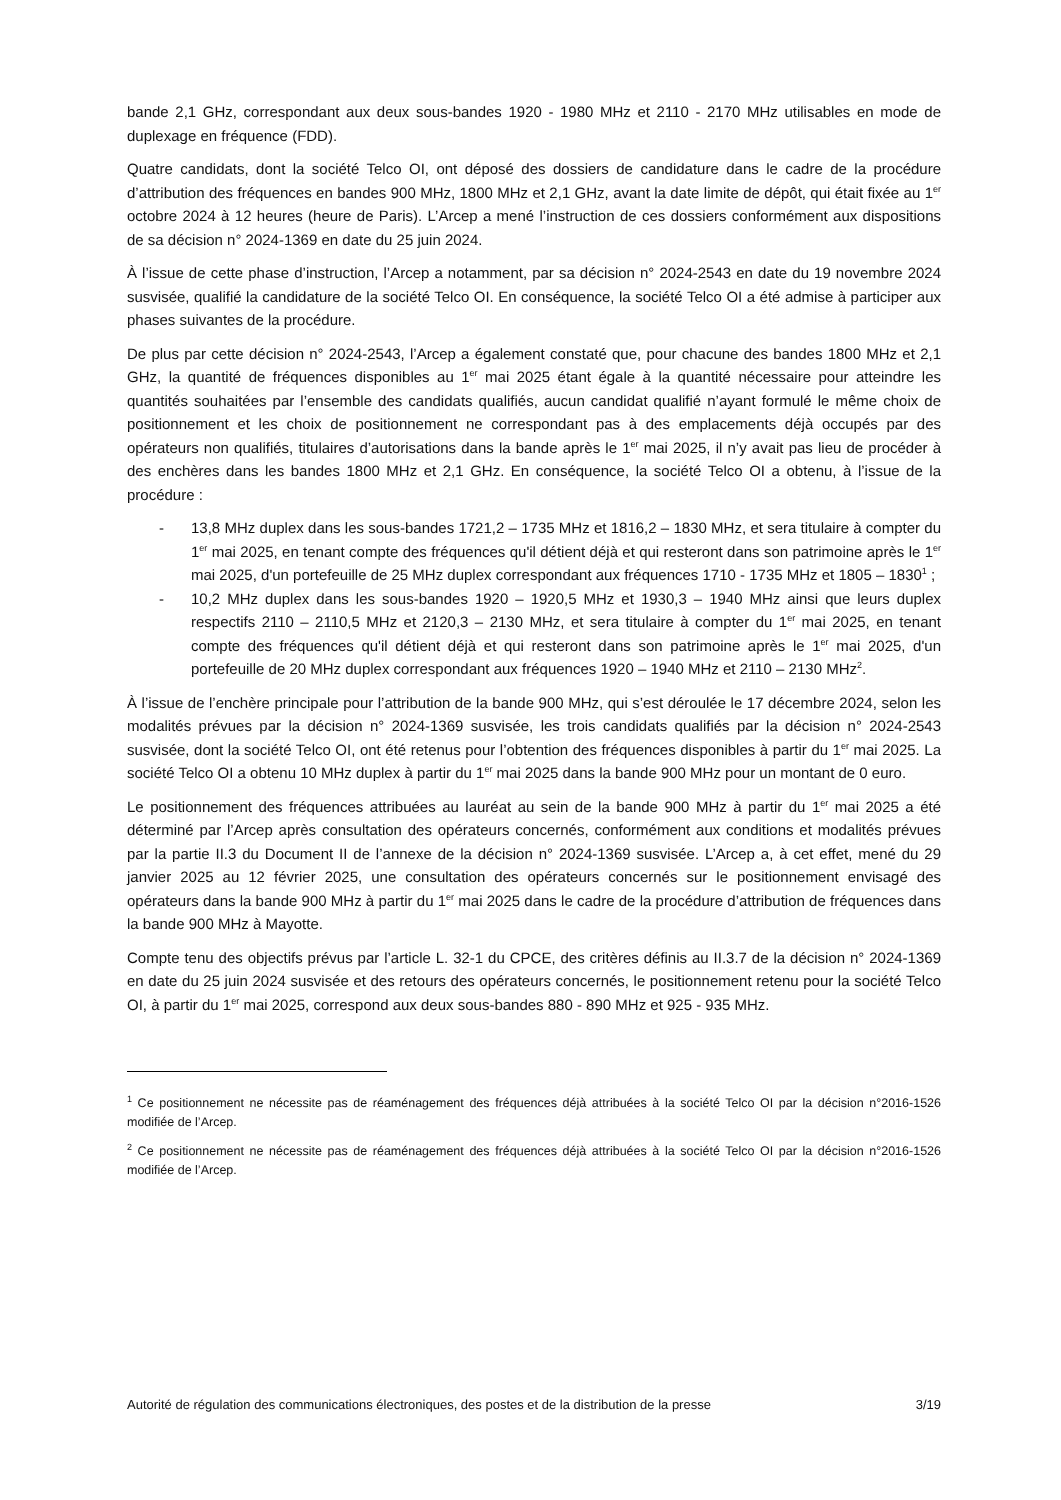bande 2,1 GHz, correspondant aux deux sous-bandes 1920 - 1980 MHz et 2110 - 2170 MHz utilisables en mode de duplexage en fréquence (FDD).
Quatre candidats, dont la société Telco OI, ont déposé des dossiers de candidature dans le cadre de la procédure d’attribution des fréquences en bandes 900 MHz, 1800 MHz et 2,1 GHz, avant la date limite de dépôt, qui était fixée au 1<sup>er</sup> octobre 2024 à 12 heures (heure de Paris). L’Arcep a mené l’instruction de ces dossiers conformément aux dispositions de sa décision n° 2024-1369 en date du 25 juin 2024.
À l’issue de cette phase d’instruction, l’Arcep a notamment, par sa décision n° 2024-2543 en date du 19 novembre 2024 susvisée, qualifié la candidature de la société Telco OI. En conséquence, la société Telco OI a été admise à participer aux phases suivantes de la procédure.
De plus par cette décision n° 2024-2543, l’Arcep a également constaté que, pour chacune des bandes 1800 MHz et 2,1 GHz, la quantité de fréquences disponibles au 1<sup>er</sup> mai 2025 étant égale à la quantité nécessaire pour atteindre les quantités souhaitées par l’ensemble des candidats qualifiés, aucun candidat qualifié n’ayant formulé le même choix de positionnement et les choix de positionnement ne correspondant pas à des emplacements déjà occupés par des opérateurs non qualifiés, titulaires d’autorisations dans la bande après le 1<sup>er</sup> mai 2025, il n’y avait pas lieu de procéder à des enchères dans les bandes 1800 MHz et 2,1 GHz. En conséquence, la société Telco OI a obtenu, à l’issue de la procédure :
- 13,8 MHz duplex dans les sous-bandes 1721,2 – 1735 MHz et 1816,2 – 1830 MHz, et sera titulaire à compter du 1<sup>er</sup> mai 2025, en tenant compte des fréquences qu'il détient déjà et qui resteront dans son patrimoine après le 1<sup>er</sup> mai 2025, d'un portefeuille de 25 MHz duplex correspondant aux fréquences 1710 - 1735 MHz et 1805 – 1830<sup>1</sup> ;
- 10,2 MHz duplex dans les sous-bandes 1920 – 1920,5 MHz et 1930,3 – 1940 MHz ainsi que leurs duplex respectifs 2110 – 2110,5 MHz et 2120,3 – 2130 MHz, et sera titulaire à compter du 1<sup>er</sup> mai 2025, en tenant compte des fréquences qu'il détient déjà et qui resteront dans son patrimoine après le 1<sup>er</sup> mai 2025, d'un portefeuille de 20 MHz duplex correspondant aux fréquences 1920 – 1940 MHz et 2110 – 2130 MHz<sup>2</sup>.
À l’issue de l’enchère principale pour l’attribution de la bande 900 MHz, qui s’est déroulée le 17 décembre 2024, selon les modalités prévues par la décision n° 2024-1369 susvisée, les trois candidats qualifiés par la décision n° 2024-2543 susvisée, dont la société Telco OI, ont été retenus pour l’obtention des fréquences disponibles à partir du 1<sup>er</sup> mai 2025. La société Telco OI a obtenu 10 MHz duplex à partir du 1<sup>er</sup> mai 2025 dans la bande 900 MHz pour un montant de 0 euro.
Le positionnement des fréquences attribuées au lauréat au sein de la bande 900 MHz à partir du 1<sup>er</sup> mai 2025 a été déterminé par l’Arcep après consultation des opérateurs concernés, conformément aux conditions et modalités prévues par la partie II.3 du Document II de l’annexe de la décision n° 2024-1369 susvisée. L’Arcep a, à cet effet, mené du 29 janvier 2025 au 12 février 2025, une consultation des opérateurs concernés sur le positionnement envisagé des opérateurs dans la bande 900 MHz à partir du 1<sup>er</sup> mai 2025 dans le cadre de la procédure d’attribution de fréquences dans la bande 900 MHz à Mayotte.
Compte tenu des objectifs prévus par l’article L. 32-1 du CPCE, des critères définis au II.3.7 de la décision n° 2024-1369 en date du 25 juin 2024 susvisée et des retours des opérateurs concernés, le positionnement retenu pour la société Telco OI, à partir du 1<sup>er</sup> mai 2025, correspond aux deux sous-bandes 880 - 890 MHz et 925 - 935 MHz.
<sup>1</sup> Ce positionnement ne nécessite pas de réaménagement des fréquences déjà attribuées à la société Telco OI par la décision n°2016-1526 modifiée de l’Arcep.
<sup>2</sup> Ce positionnement ne nécessite pas de réaménagement des fréquences déjà attribuées à la société Telco OI par la décision n°2016-1526 modifiée de l’Arcep.
Autorité de régulation des communications électroniques, des postes et de la distribution de la presse 3/19